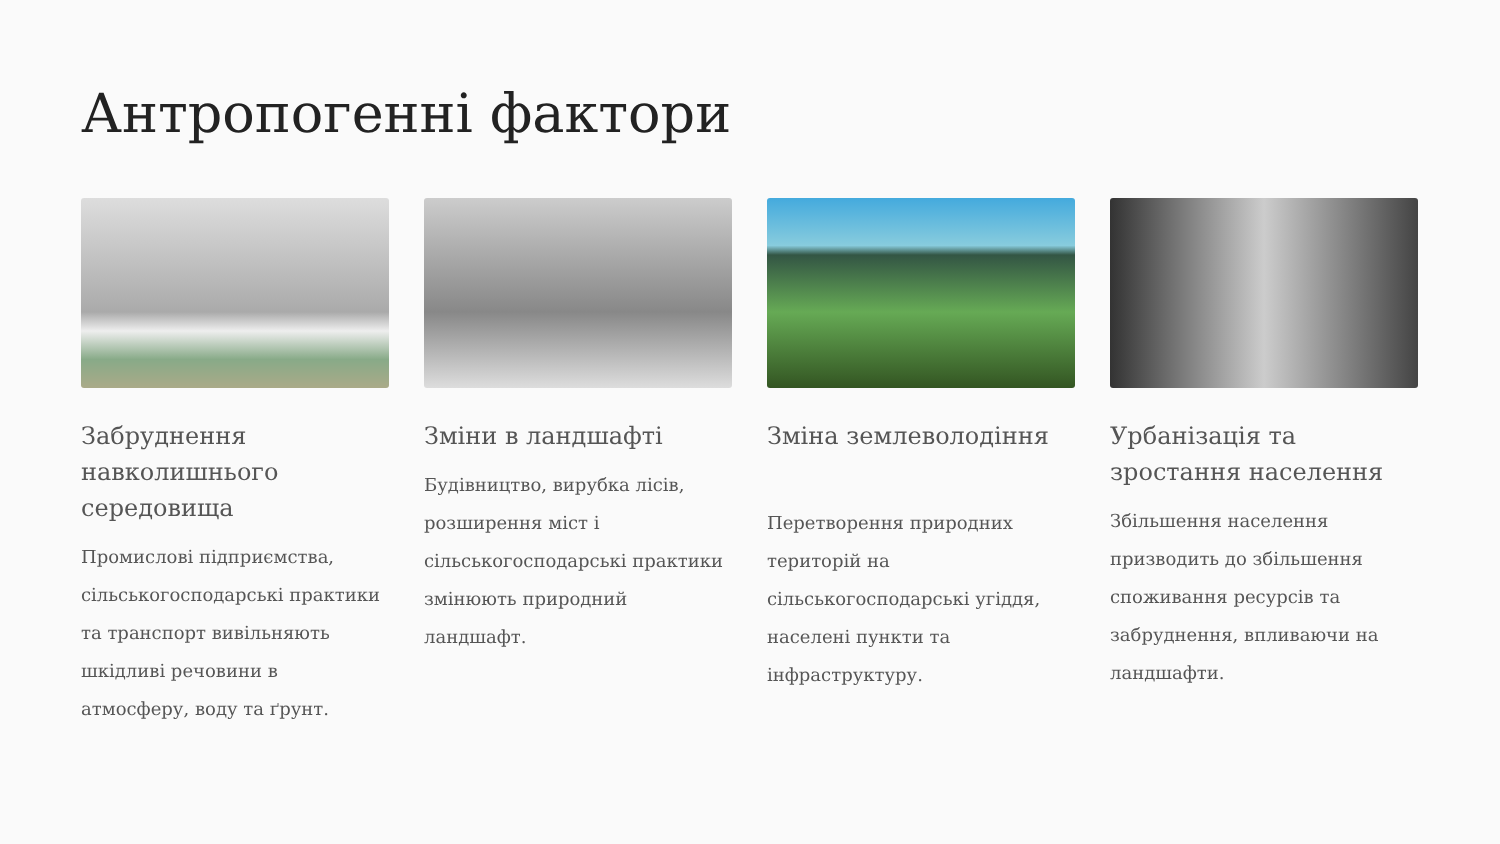Антропогенні фактори
Забруднення навколишнього середовища
Промислові підприємства, сільськогосподарські практики та транспорт вивільняють шкідливі речовини в атмосферу, воду та ґрунт.
Зміни в ландшафті
Будівництво, вирубка лісів, розширення міст і сільськогосподарські практики змінюють природний ландшафт.
Зміна землеволодіння
Перетворення природних територій на сільськогосподарські угіддя, населені пункти та інфраструктуру.
Урбанізація та зростання населення
Збільшення населення призводить до збільшення споживання ресурсів та забруднення, впливаючи на ландшафти.